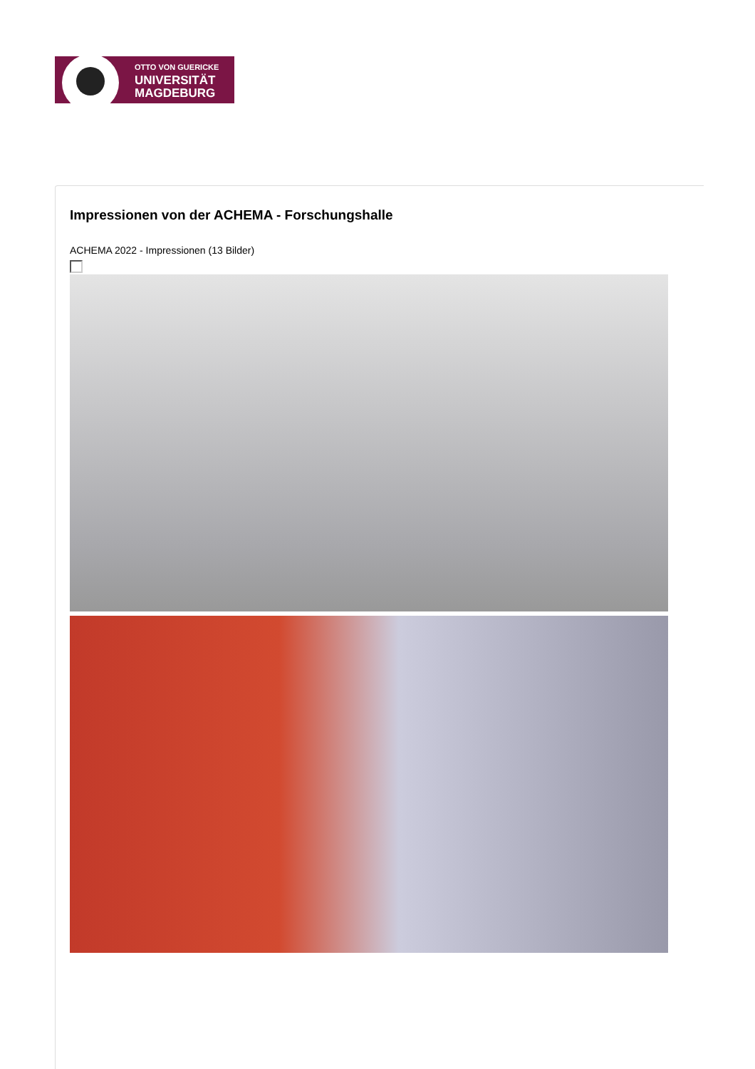OTTO VON GUERICKE
UNIVERSITÄT
MAGDEBURG
Impressionen von der ACHEMA - Forschungshalle
ACHEMA 2022 - Impressionen (13 Bilder)